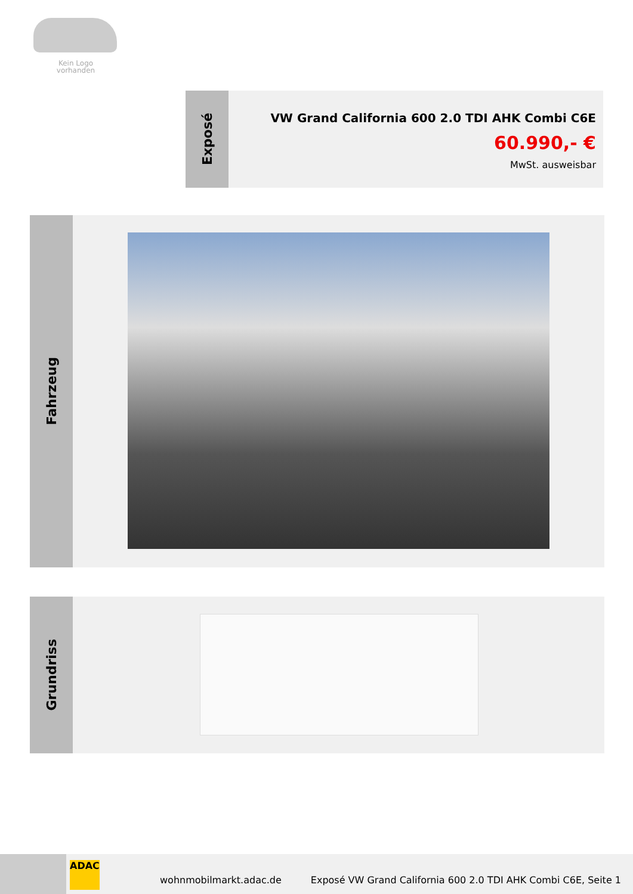Kein Logo
vorhanden
Exposé
VW Grand California 600 2.0 TDI AHK Combi C6E
60.990,- €
MwSt. ausweisbar
Fahrzeug
Grundriss
ADAC
wohnmobilmarkt.adac.de Exposé VW Grand California 600 2.0 TDI AHK Combi C6E, Seite 1